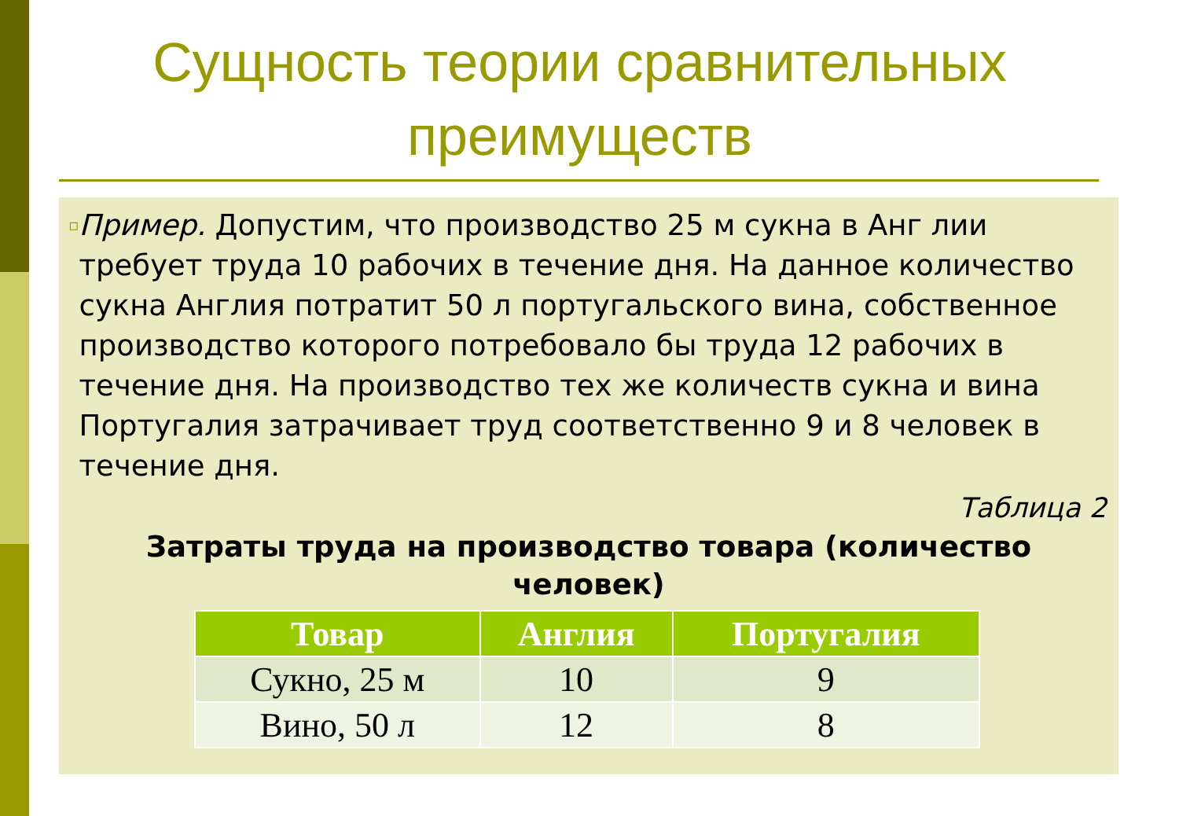Сущность теории сравнительных преимуществ
▫
Пример. Допустим, что производство 25 м сукна в Анг лии требует труда 10 рабочих в течение дня. На данное количество сукна Англия потратит 50 л португальского вина, собственное производство которого потребовало бы труда 12 рабочих в течение дня. На производство тех же количеств сукна и вина Португалия затрачивает труд соответственно 9 и 8 человек в течение дня.
Таблица 2
Затраты труда на производство товара (количество
человек)
| Товар | Англия | Португалия |
| --- | --- | --- |
| Сукно, 25 м | 10 | 9 |
| Вино, 50 л | 12 | 8 |